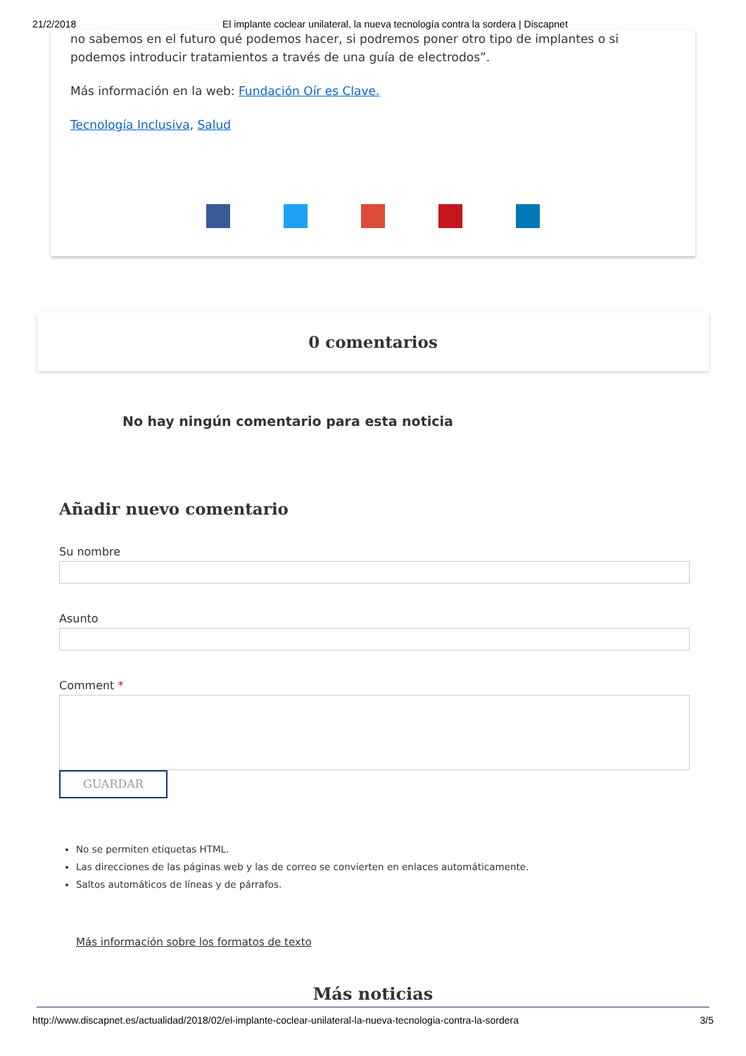21/2/2018 El implante coclear unilateral, la nueva tecnología contra la sordera | Discapnet
no sabemos en el futuro qué podemos hacer, si podremos poner otro tipo de implantes o si podemos introducir tratamientos a través de una guía de electrodos”.
Más información en la web: Fundación Oír es Clave.
Tecnología Inclusiva, Salud
0 comentarios
No hay ningún comentario para esta noticia
Añadir nuevo comentario
Su nombre
Asunto
Comment *
GUARDAR
No se permiten etiquetas HTML.
Las direcciones de las páginas web y las de correo se convierten en enlaces automáticamente.
Saltos automáticos de líneas y de párrafos.
Más información sobre los formatos de texto
Más noticias
http://www.discapnet.es/actualidad/2018/02/el-implante-coclear-unilateral-la-nueva-tecnologia-contra-la-sordera 3/5